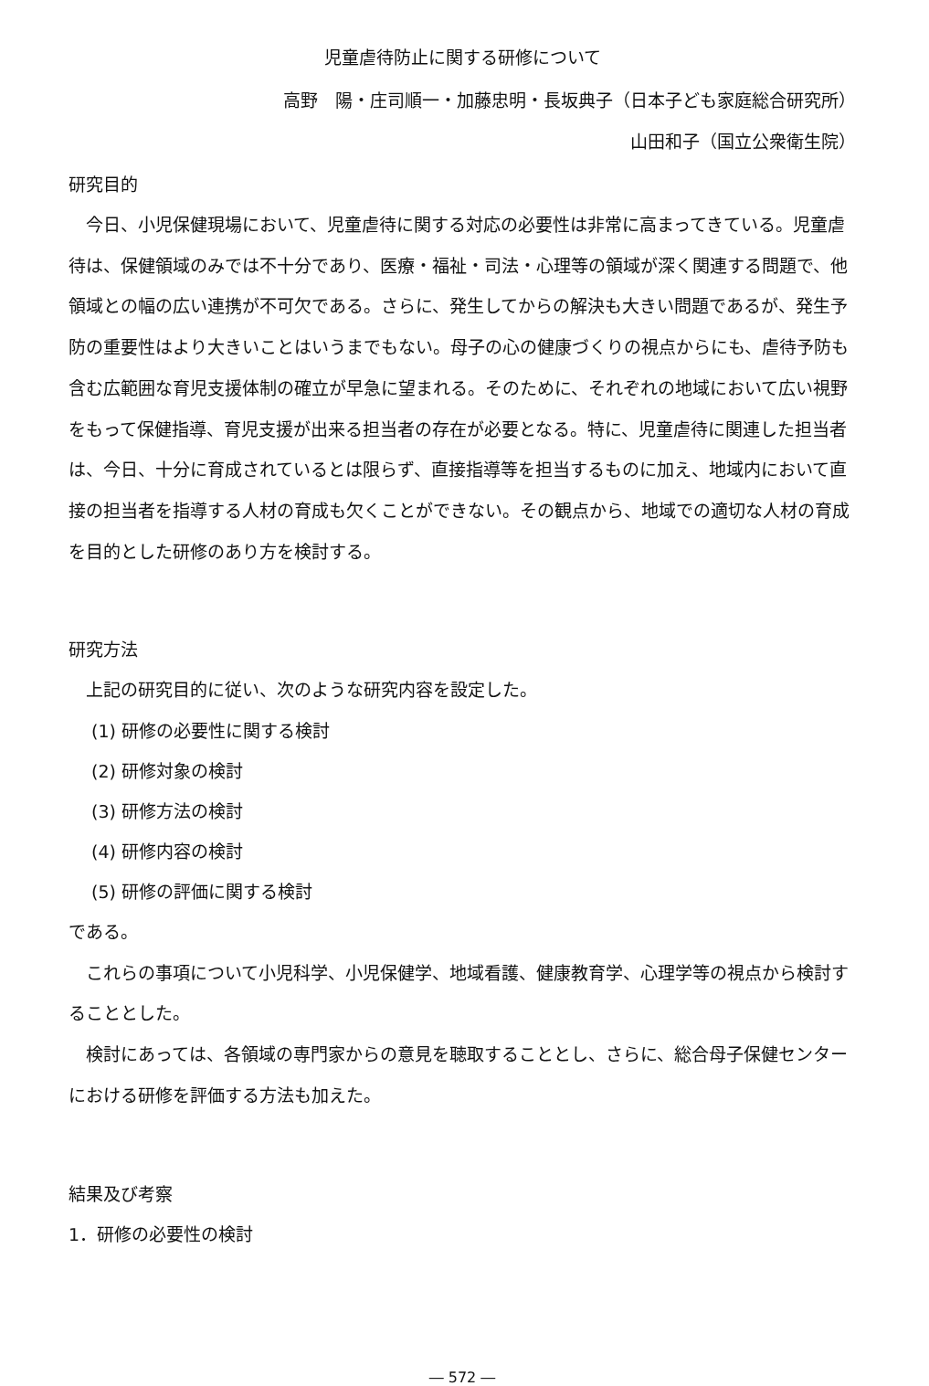児童虐待防止に関する研修について
高野　陽・庄司順一・加藤忠明・長坂典子（日本子ども家庭総合研究所）
山田和子（国立公衆衛生院）
研究目的
今日、小児保健現場において、児童虐待に関する対応の必要性は非常に高まってきている。児童虐待は、保健領域のみでは不十分であり、医療・福祉・司法・心理等の領域が深く関連する問題で、他領域との幅の広い連携が不可欠である。さらに、発生してからの解決も大きい問題であるが、発生予防の重要性はより大きいことはいうまでもない。母子の心の健康づくりの視点からにも、虐待予防も含む広範囲な育児支援体制の確立が早急に望まれる。そのために、それぞれの地域において広い視野をもって保健指導、育児支援が出来る担当者の存在が必要となる。特に、児童虐待に関連した担当者は、今日、十分に育成されているとは限らず、直接指導等を担当するものに加え、地域内において直接の担当者を指導する人材の育成も欠くことができない。その観点から、地域での適切な人材の育成を目的とした研修のあり方を検討する。
研究方法
上記の研究目的に従い、次のような研究内容を設定した。
(1) 研修の必要性に関する検討
(2) 研修対象の検討
(3) 研修方法の検討
(4) 研修内容の検討
(5) 研修の評価に関する検討
である。
これらの事項について小児科学、小児保健学、地域看護、健康教育学、心理学等の視点から検討することとした。
検討にあっては、各領域の専門家からの意見を聴取することとし、さらに、総合母子保健センターにおける研修を評価する方法も加えた。
結果及び考察
1．研修の必要性の検討
― 572 ―